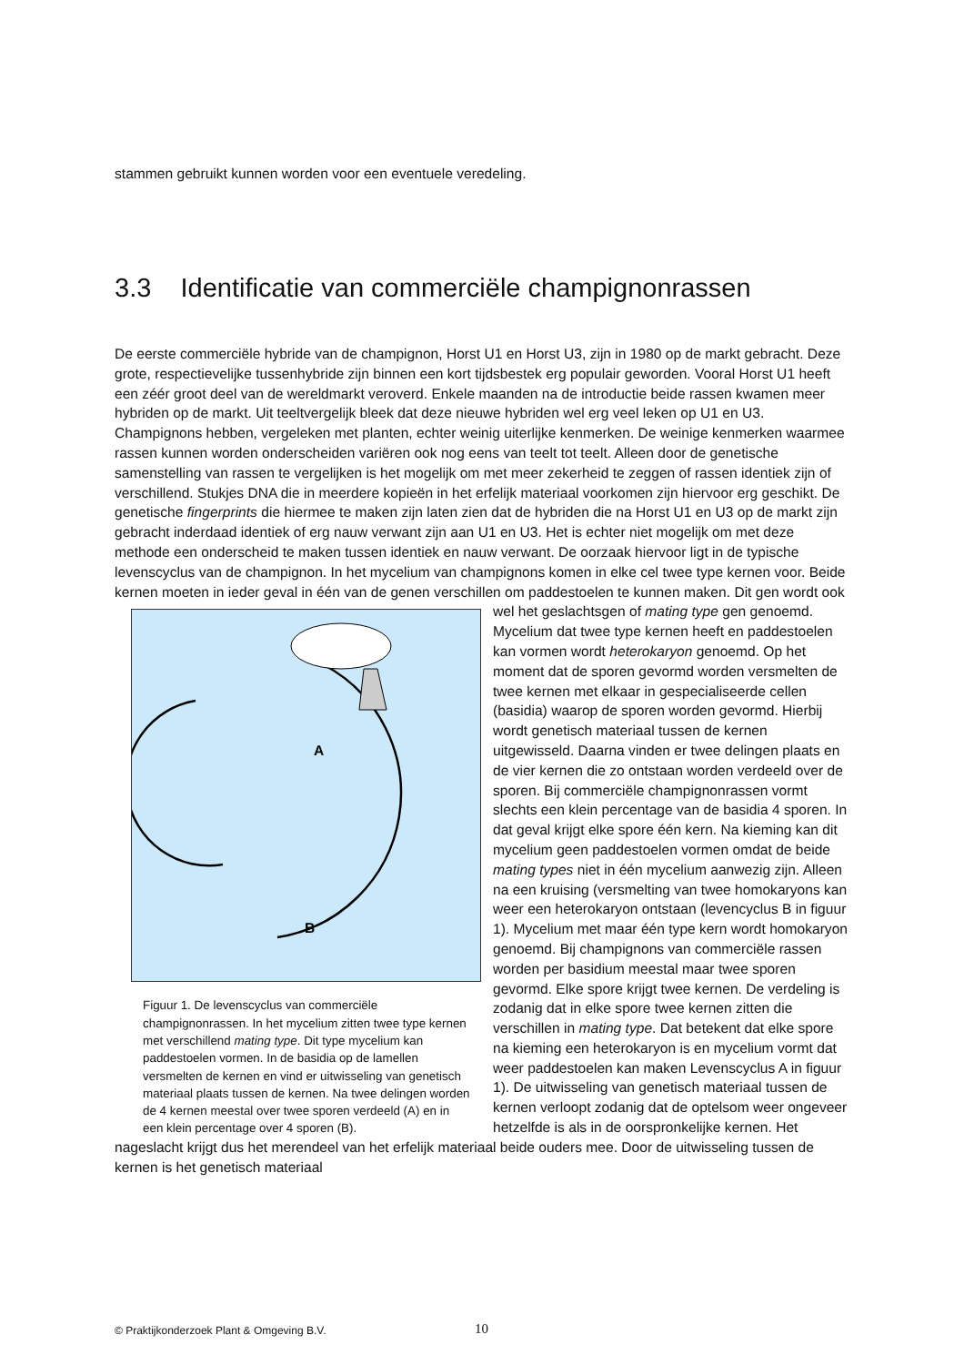stammen gebruikt kunnen worden voor een eventuele veredeling.
3.3 Identificatie van commerciële champignonrassen
De eerste commerciële hybride van de champignon, Horst U1 en Horst U3, zijn in 1980 op de markt gebracht. Deze grote, respectievelijke tussenhybride zijn binnen een kort tijdsbestek erg populair geworden. Vooral Horst U1 heeft een zéér groot deel van de wereldmarkt veroverd. Enkele maanden na de introductie beide rassen kwamen meer hybriden op de markt. Uit teeltvergelijk bleek dat deze nieuwe hybriden wel erg veel leken op U1 en U3. Champignons hebben, vergeleken met planten, echter weinig uiterlijke kenmerken. De weinige kenmerken waarmee rassen kunnen worden onderscheiden variëren ook nog eens van teelt tot teelt. Alleen door de genetische samenstelling van rassen te vergelijken is het mogelijk om met meer zekerheid te zeggen of rassen identiek zijn of verschillend. Stukjes DNA die in meerdere kopieën in het erfelijk materiaal voorkomen zijn hiervoor erg geschikt. De genetische fingerprints die hiermee te maken zijn laten zien dat de hybriden die na Horst U1 en U3 op de markt zijn gebracht inderdaad identiek of erg nauw verwant zijn aan U1 en U3. Het is echter niet mogelijk om met deze methode een onderscheid te maken tussen identiek en nauw verwant. De oorzaak hiervoor ligt in de typische levenscyclus van de champignon. In het mycelium van champignons komen in elke cel twee type kernen voor. Beide kernen moeten in ieder geval in één van de genen verschillen om paddestoelen te
A
B
Figuur 1. De levenscyclus van commerciële champignonrassen. In het mycelium zitten twee type kernen met verschillend mating type. Dit type mycelium kan paddestoelen vormen. In de basidia op de lamellen versmelten de kernen en vind er uitwisseling van genetisch materiaal plaats tussen de kernen. Na twee delingen worden de 4 kernen meestal over twee sporen verdeeld (A) en in een klein percentage over 4 sporen (B).
kunnen maken. Dit gen wordt ook wel het geslachtsgen of mating type gen genoemd. Mycelium dat twee type kernen heeft en paddestoelen kan vormen wordt heterokaryon genoemd. Op het moment dat de sporen gevormd worden versmelten de twee kernen met elkaar in gespecialiseerde cellen (basidia) waarop de sporen worden gevormd. Hierbij wordt genetisch materiaal tussen de kernen uitgewisseld. Daarna vinden er twee delingen plaats en de vier kernen die zo ontstaan worden verdeeld over de sporen. Bij commerciële champignonrassen vormt slechts een klein percentage van de basidia 4 sporen. In dat geval krijgt elke spore één kern. Na kieming kan dit mycelium geen paddestoelen vormen omdat de beide mating types niet in één mycelium aanwezig zijn. Alleen na een kruising (versmelting van twee homokaryons kan weer een heterokaryon ontstaan (levencyclus B in figuur 1). Mycelium met maar één type kern wordt homokaryon genoemd. Bij champignons van commerciële rassen worden per basidium meestal maar twee sporen gevormd. Elke spore krijgt twee kernen. De verdeling is zodanig dat in elke spore twee kernen zitten die verschillen in mating type. Dat betekent dat elke spore na kieming een heterokaryon is en mycelium vormt dat weer paddestoelen kan maken Levenscyclus A in figuur 1). De uitwisseling van genetisch materiaal tussen de kernen verloopt zodanig dat de optelsom weer ongeveer hetzelfde is als in de oorspronkelijke kernen. Het nageslacht krijgt dus het merendeel van het erfelijk materiaal beide ouders mee. Door de uitwisseling tussen de kernen is het genetisch materiaal
© Praktijkonderzoek Plant & Omgeving B.V.
10